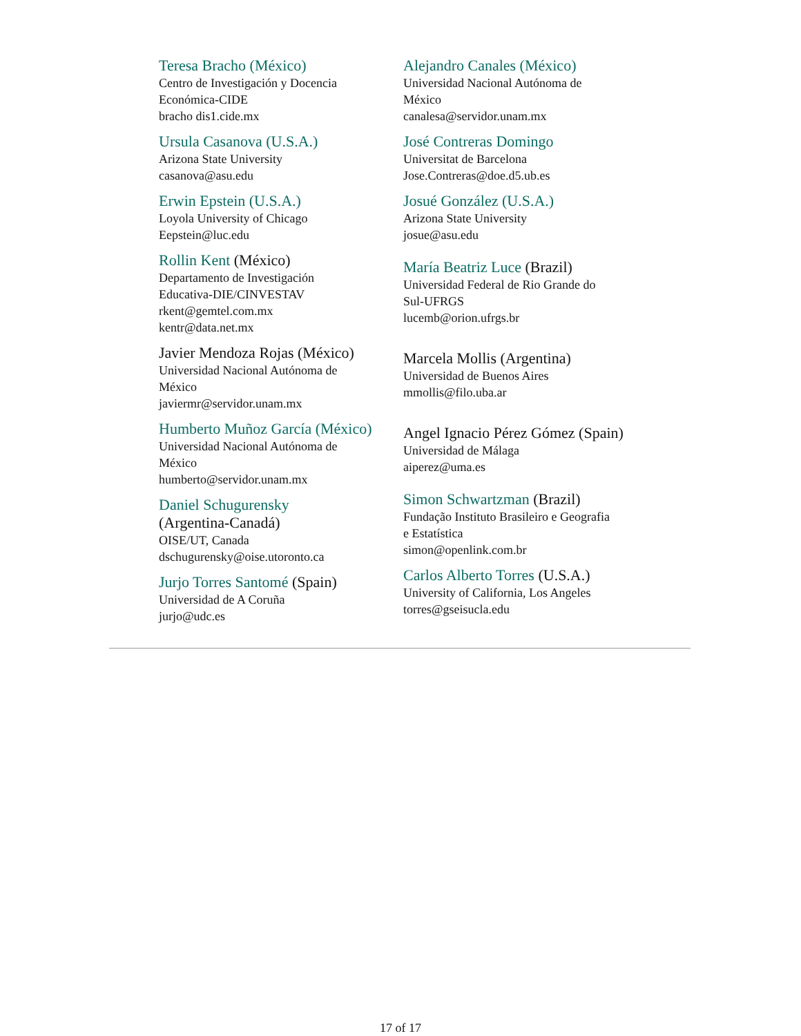Teresa Bracho (México)
Centro de Investigación y Docencia
Económica-CIDE
bracho dis1.cide.mx
Ursula Casanova (U.S.A.)
Arizona State University
casanova@asu.edu
Erwin Epstein (U.S.A.)
Loyola University of Chicago
Eepstein@luc.edu
Rollin Kent (México)
Departamento de Investigación
Educativa-DIE/CINVESTAV
rkent@gemtel.com.mx
kentr@data.net.mx
Javier Mendoza Rojas (México)
Universidad Nacional Autónoma de
México
javiermr@servidor.unam.mx
Humberto Muñoz García (México)
Universidad Nacional Autónoma de
México
humberto@servidor.unam.mx
Daniel Schugurensky
(Argentina-Canadá)
OISE/UT, Canada
dschugurensky@oise.utoronto.ca
Jurjo Torres Santomé (Spain)
Universidad de A Coruña
jurjo@udc.es
Alejandro Canales (México)
Universidad Nacional Autónoma de
México
canalesa@servidor.unam.mx
José Contreras Domingo
Universitat de Barcelona
Jose.Contreras@doe.d5.ub.es
Josué González (U.S.A.)
Arizona State University
josue@asu.edu
María Beatriz Luce (Brazil)
Universidad Federal de Rio Grande do
Sul-UFRGS
lucemb@orion.ufrgs.br
Marcela Mollis (Argentina)
Universidad de Buenos Aires
mmollis@filo.uba.ar
Angel Ignacio Pérez Gómez (Spain)
Universidad de Málaga
aiperez@uma.es
Simon Schwartzman (Brazil)
Fundação Instituto Brasileiro e Geografia
e Estatística
simon@openlink.com.br
Carlos Alberto Torres (U.S.A.)
University of California, Los Angeles
torres@gseisucla.edu
17 of 17